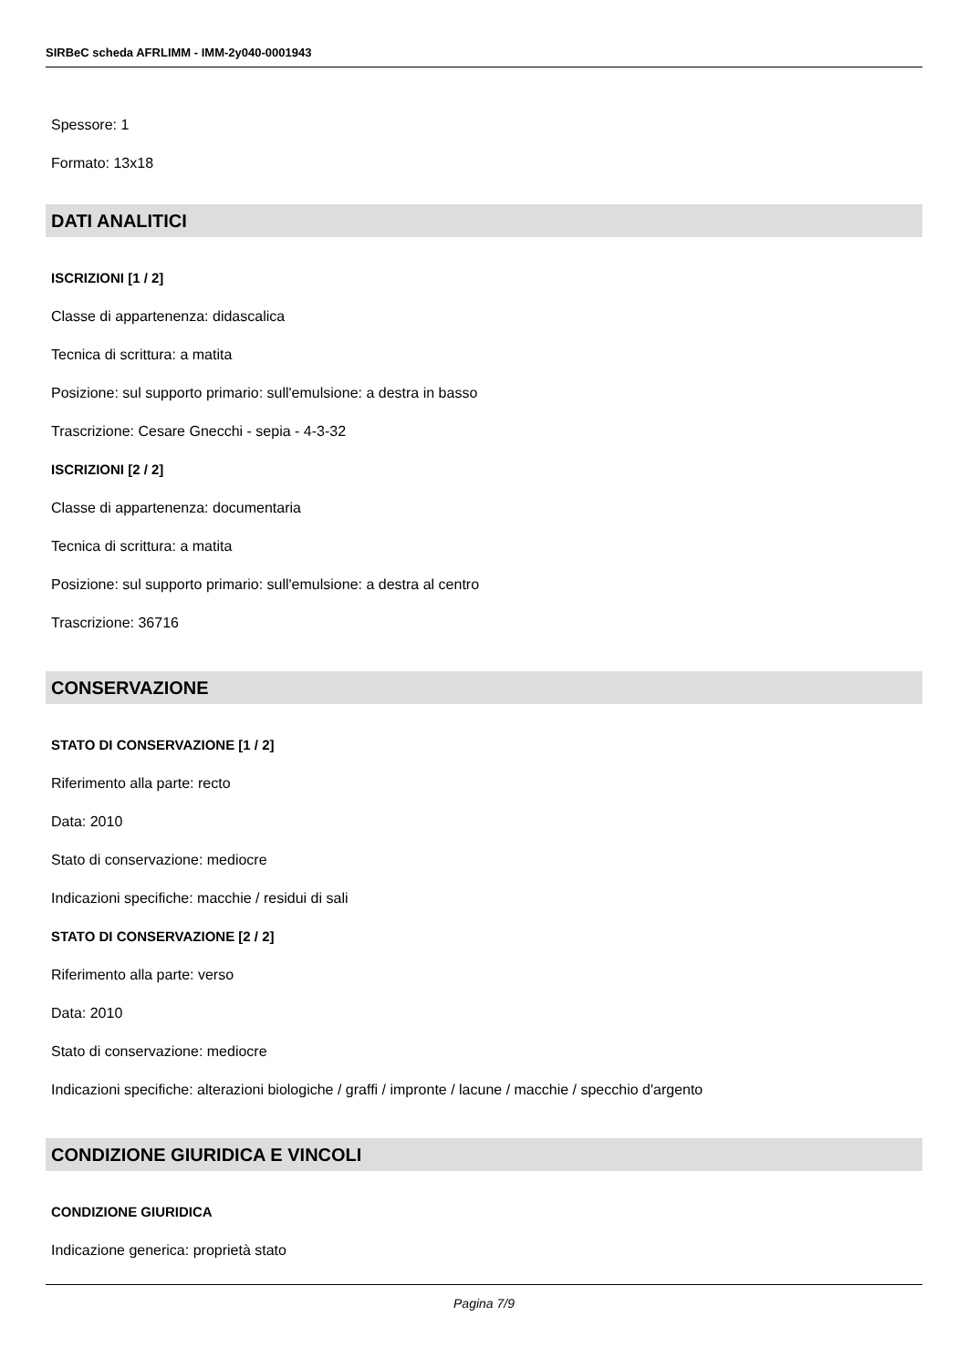SIRBeC scheda AFRLIMM - IMM-2y040-0001943
Spessore: 1
Formato: 13x18
DATI ANALITICI
ISCRIZIONI [1 / 2]
Classe di appartenenza: didascalica
Tecnica di scrittura: a matita
Posizione: sul supporto primario: sull'emulsione: a destra in basso
Trascrizione: Cesare Gnecchi - sepia - 4-3-32
ISCRIZIONI [2 / 2]
Classe di appartenenza: documentaria
Tecnica di scrittura: a matita
Posizione: sul supporto primario: sull'emulsione: a destra al centro
Trascrizione: 36716
CONSERVAZIONE
STATO DI CONSERVAZIONE [1 / 2]
Riferimento alla parte: recto
Data: 2010
Stato di conservazione: mediocre
Indicazioni specifiche: macchie / residui di sali
STATO DI CONSERVAZIONE [2 / 2]
Riferimento alla parte: verso
Data: 2010
Stato di conservazione: mediocre
Indicazioni specifiche: alterazioni biologiche / graffi / impronte / lacune / macchie / specchio d'argento
CONDIZIONE GIURIDICA E VINCOLI
CONDIZIONE GIURIDICA
Indicazione generica: proprietà stato
Pagina 7/9